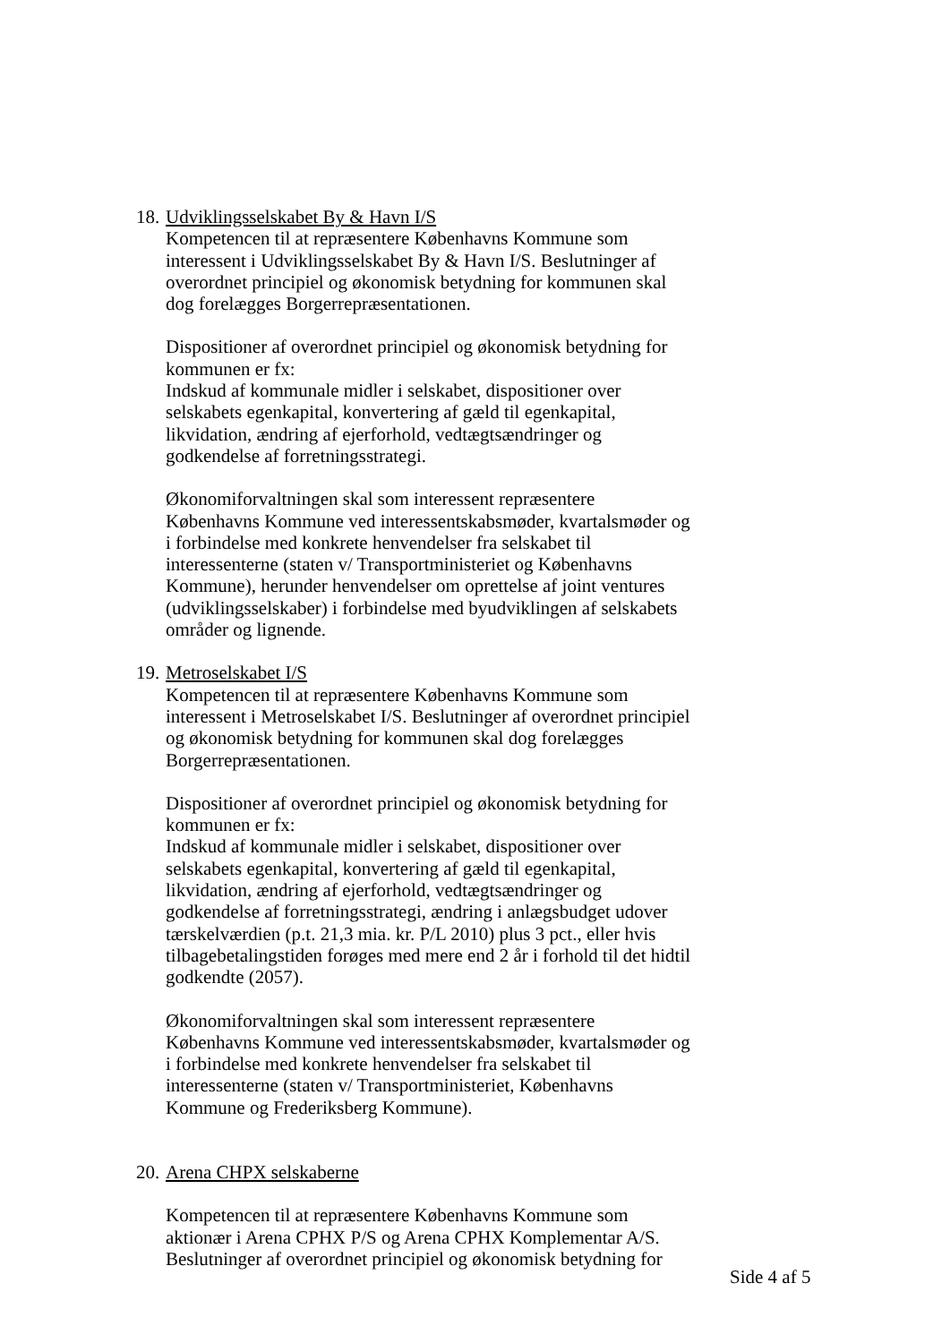18.
Udviklingsselskabet By & Havn I/S
Kompetencen til at repræsentere Københavns Kommune som interessent i Udviklingsselskabet By & Havn I/S. Beslutninger af overordnet principiel og økonomisk betydning for kommunen skal dog forelægges Borgerrepræsentationen.
Dispositioner af overordnet principiel og økonomisk betydning for kommunen er fx:
Indskud af kommunale midler i selskabet, dispositioner over selskabets egenkapital, konvertering af gæld til egenkapital, likvidation, ændring af ejerforhold, vedtægtsændringer og godkendelse af forretningsstrategi.
Økonomiforvaltningen skal som interessent repræsentere Københavns Kommune ved interessentskabsmøder, kvartalsmøder og i forbindelse med konkrete henvendelser fra selskabet til interessenterne (staten v/ Transportministeriet og Københavns Kommune), herunder henvendelser om oprettelse af joint ventures (udviklingsselskaber) i forbindelse med byudviklingen af selskabets områder og lignende.
19.
Metroselskabet I/S
Kompetencen til at repræsentere Københavns Kommune som interessent i Metroselskabet I/S. Beslutninger af overordnet principiel og økonomisk betydning for kommunen skal dog forelægges Borgerrepræsentationen.
Dispositioner af overordnet principiel og økonomisk betydning for kommunen er fx:
Indskud af kommunale midler i selskabet, dispositioner over selskabets egenkapital, konvertering af gæld til egenkapital, likvidation, ændring af ejerforhold, vedtægtsændringer og godkendelse af forretningsstrategi, ændring i anlægsbudget udover tærskelværdien (p.t. 21,3 mia. kr. P/L 2010) plus 3 pct., eller hvis tilbagebetalingstiden forøges med mere end 2 år i forhold til det hidtil godkendte (2057).
Økonomiforvaltningen skal som interessent repræsentere Københavns Kommune ved interessentskabsmøder, kvartalsmøder og i forbindelse med konkrete henvendelser fra selskabet til interessenterne (staten v/ Transportministeriet, Københavns Kommune og Frederiksberg Kommune).
20.
Arena CHPX selskaberne
Kompetencen til at repræsentere Københavns Kommune som aktionær i Arena CPHX P/S og Arena CPHX Komplementar A/S. Beslutninger af overordnet principiel og økonomisk betydning for
Side 4 af 5